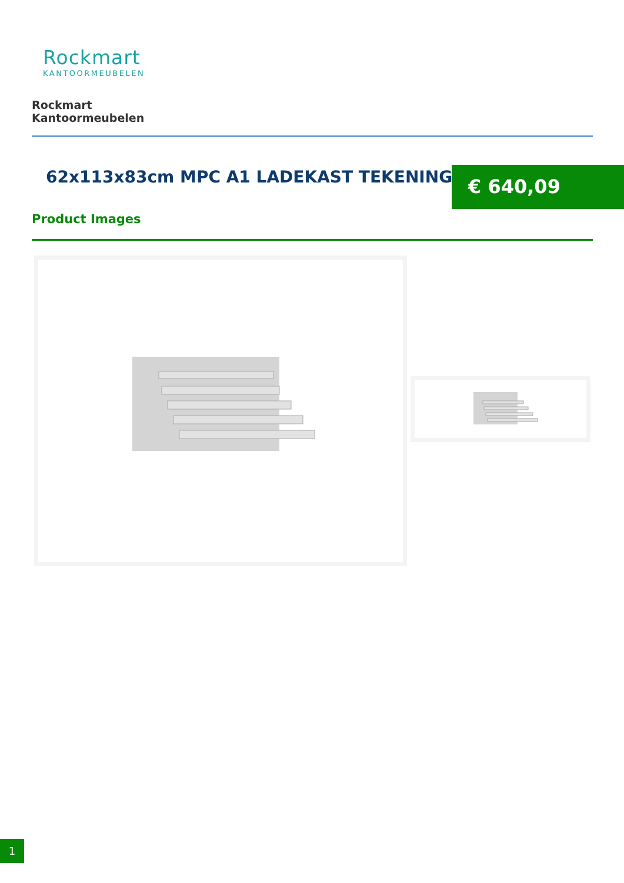Rockmart
KANTOORMEUBELEN
Rockmart
Kantoormeubelen
62x113x83cm MPC A1 LADEKAST TEKENINGEN
€ 640,09
Product Images
1